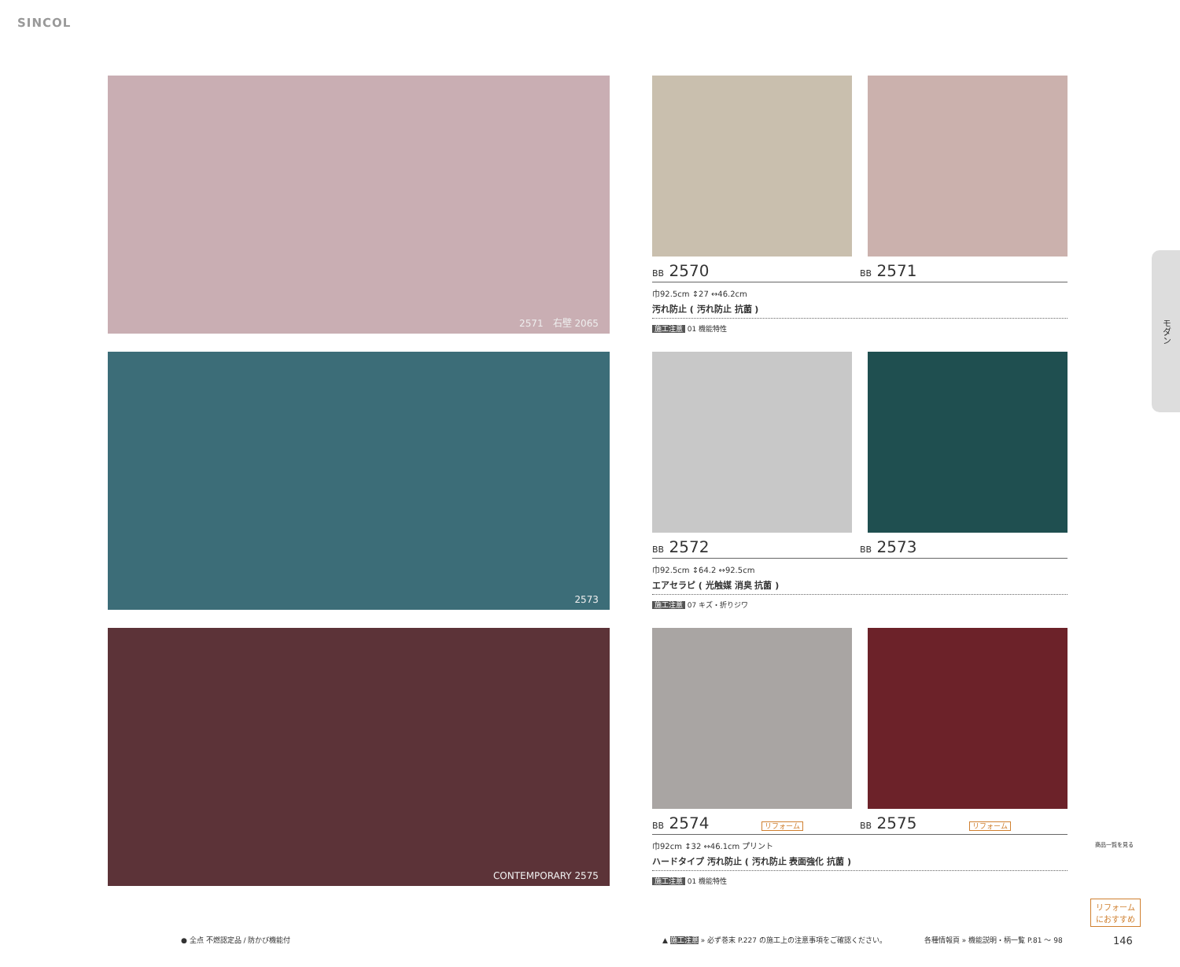SINCOL
2571　右壁 2065
2573
CONTEMPORARY 2575
BB 2570
BB 2571
巾92.5cm ↕27 ↔46.2cm
汚れ防止 ( 汚れ防止 抗菌 )
施工注意 01 機能特性
BB 2572
BB 2573
巾92.5cm ↕64.2 ↔92.5cm
エアセラピ ( 光触媒 消臭 抗菌 )
施工注意 07 キズ・折りジワ
BB 2574 リフォーム
BB 2575 リフォーム
巾92cm ↕32 ↔46.1cm プリント
ハードタイプ 汚れ防止 ( 汚れ防止 表面強化 抗菌 )
施工注意 01 機能特性
モダン
商品一覧を見る
リフォーム
におすすめ
● 全点 不燃認定品 / 防かび機能付
▲ 施工注意 » 必ず巻末 P.227 の施工上の注意事項をご確認ください。
各種情報頁 » 機能説明・柄一覧 P.81 〜 98
146